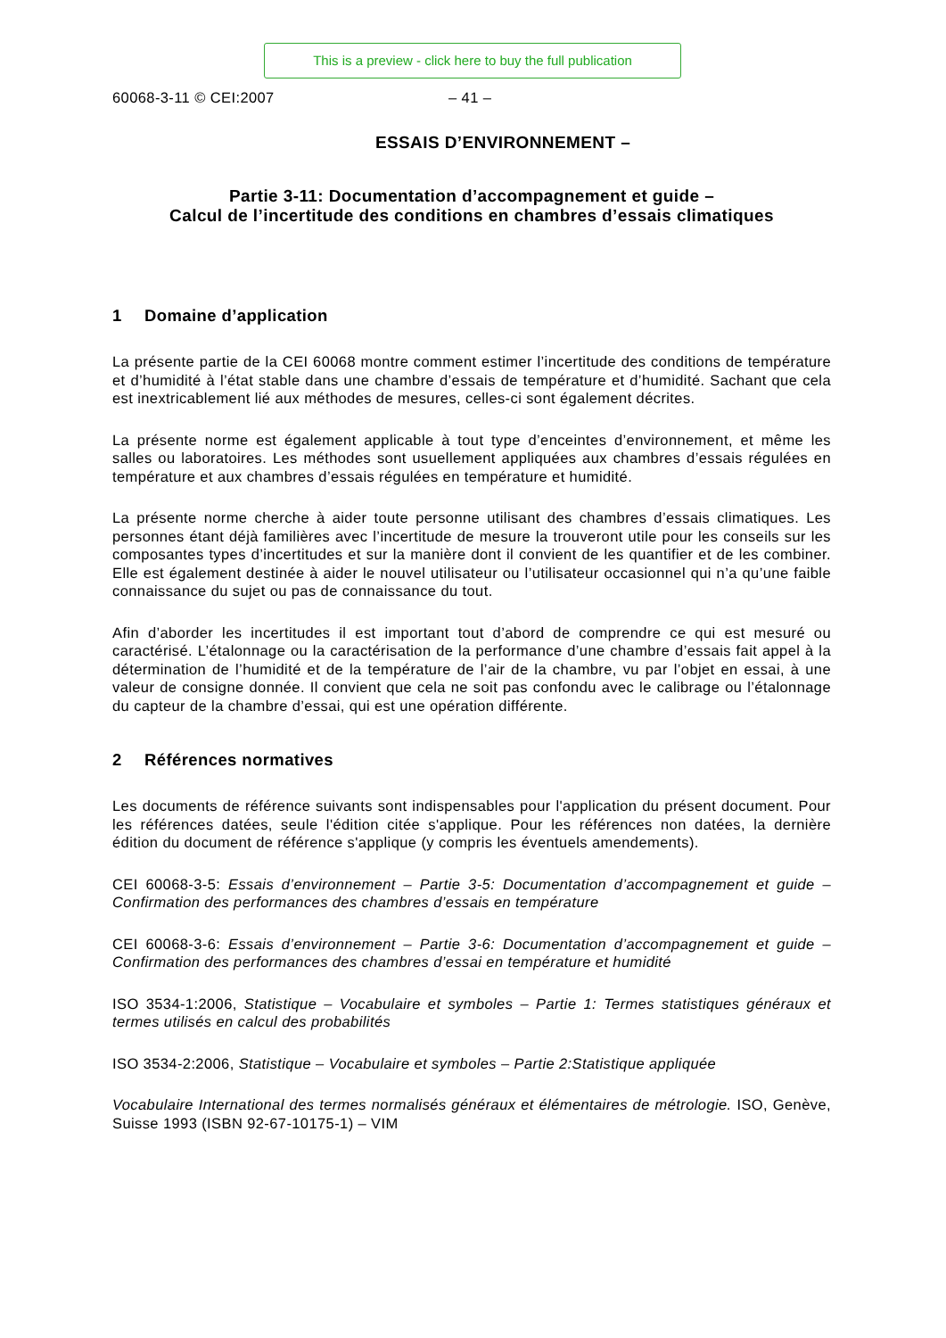This is a preview - click here to buy the full publication
60068-3-11 © CEI:2007 – 41 –
ESSAIS D’ENVIRONNEMENT –
Partie 3-11: Documentation d’accompagnement et guide –
Calcul de l’incertitude des conditions en chambres d’essais climatiques
1 Domaine d’application
La présente partie de la CEI 60068 montre comment estimer l’incertitude des conditions de température et d’humidité à l’état stable dans une chambre d’essais de température et d’humidité. Sachant que cela est inextricablement lié aux méthodes de mesures, celles-ci sont également décrites.
La présente norme est également applicable à tout type d’enceintes d’environnement, et même les salles ou laboratoires. Les méthodes sont usuellement appliquées aux chambres d’essais régulées en température et aux chambres d’essais régulées en température et humidité.
La présente norme cherche à aider toute personne utilisant des chambres d’essais climatiques. Les personnes étant déjà familières avec l’incertitude de mesure la trouveront utile pour les conseils sur les composantes types d’incertitudes et sur la manière dont il convient de les quantifier et de les combiner. Elle est également destinée à aider le nouvel utilisateur ou l’utilisateur occasionnel qui n’a qu’une faible connaissance du sujet ou pas de connaissance du tout.
Afin d’aborder les incertitudes il est important tout d’abord de comprendre ce qui est mesuré ou caractérisé. L’étalonnage ou la caractérisation de la performance d’une chambre d’essais fait appel à la détermination de l’humidité et de la température de l’air de la chambre, vu par l’objet en essai, à une valeur de consigne donnée. Il convient que cela ne soit pas confondu avec le calibrage ou l’étalonnage du capteur de la chambre d’essai, qui est une opération différente.
2 Références normatives
Les documents de référence suivants sont indispensables pour l'application du présent document. Pour les références datées, seule l'édition citée s'applique. Pour les références non datées, la dernière édition du document de référence s'applique (y compris les éventuels amendements).
CEI 60068-3-5: Essais d’environnement – Partie 3-5: Documentation d’accompagnement et guide – Confirmation des performances des chambres d’essais en température
CEI 60068-3-6: Essais d’environnement – Partie 3-6: Documentation d’accompagnement et guide – Confirmation des performances des chambres d’essai en température et humidité
ISO 3534-1:2006, Statistique – Vocabulaire et symboles – Partie 1: Termes statistiques généraux et termes utilisés en calcul des probabilités
ISO 3534-2:2006, Statistique – Vocabulaire et symboles – Partie 2:Statistique appliquée
Vocabulaire International des termes normalisés généraux et élémentaires de métrologie. ISO, Genève, Suisse 1993 (ISBN 92-67-10175-1) – VIM